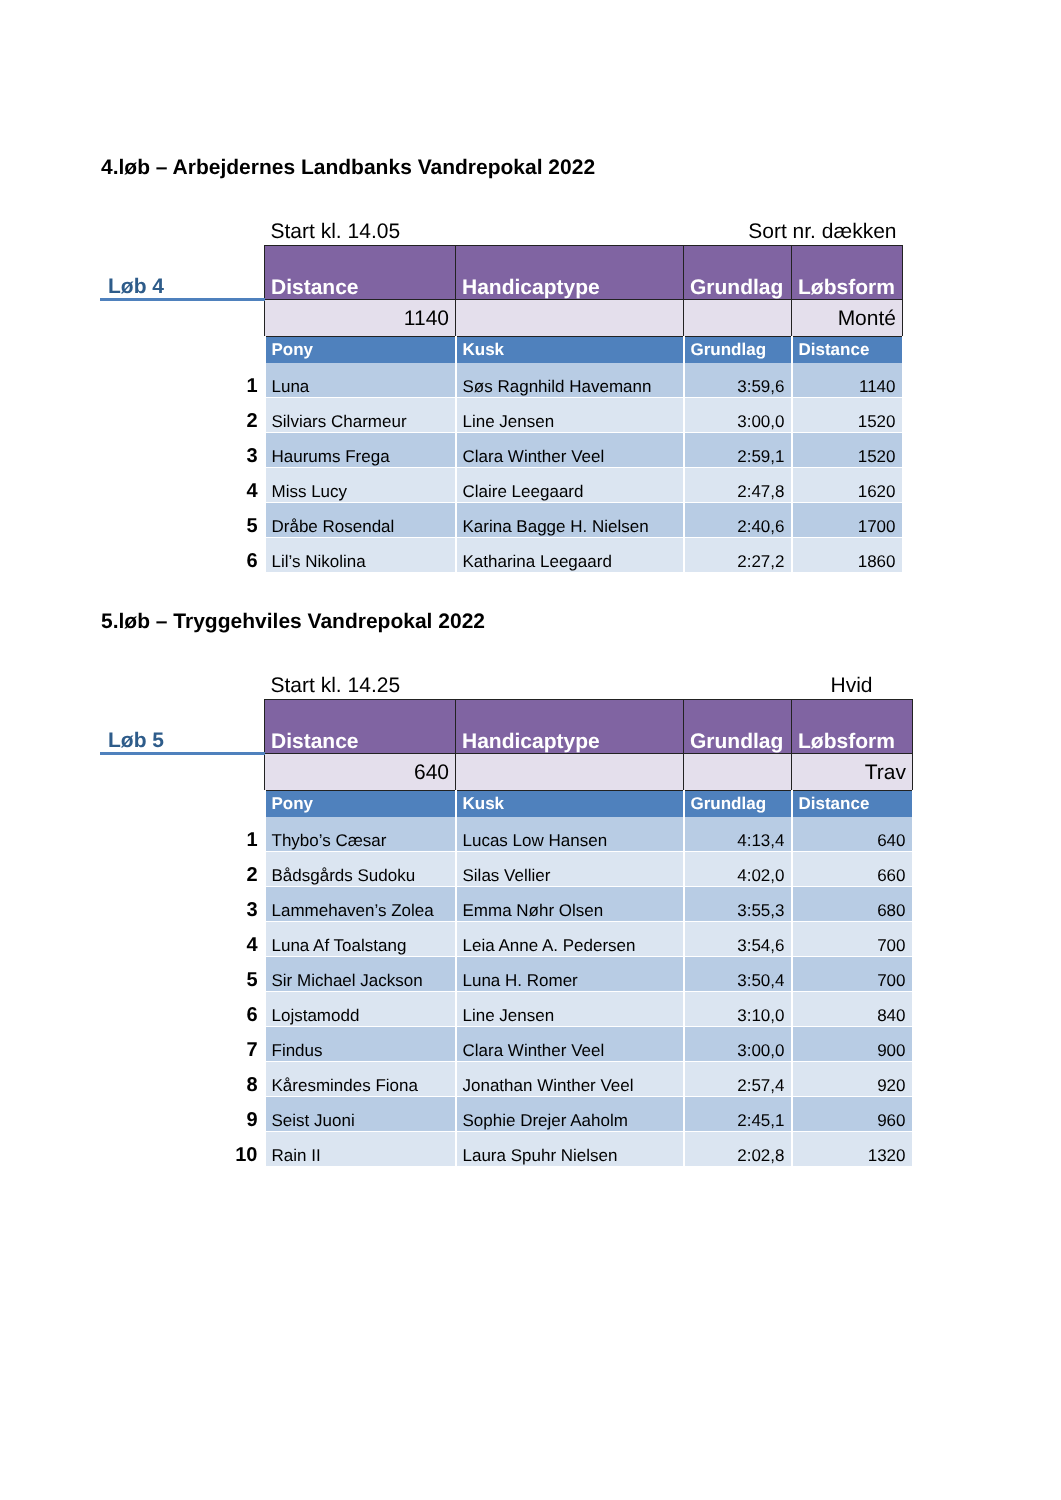4.løb – Arbejdernes Landbanks Vandrepokal 2022
| | Start kl. 14.05 | | Sort nr. dækken | |
| Løb 4 | Distance | Handicaptype | Grundlag | Løbsform |
| | 1140 | | | Monté |
| | Pony | Kusk | Grundlag | Distance |
| 1 | Luna | Søs Ragnhild Havemann | 3:59,6 | 1140 |
| 2 | Silviars Charmeur | Line Jensen | 3:00,0 | 1520 |
| 3 | Haurums Frega | Clara Winther Veel | 2:59,1 | 1520 |
| 4 | Miss Lucy | Claire Leegaard | 2:47,8 | 1620 |
| 5 | Dråbe Rosendal | Karina Bagge H. Nielsen | 2:40,6 | 1700 |
| 6 | Lil’s Nikolina | Katharina Leegaard | 2:27,2 | 1860 |
5.løb – Tryggehviles Vandrepokal 2022
| | Start kl. 14.25 | | Hvid | |
| Løb 5 | Distance | Handicaptype | Grundlag | Løbsform |
| | 640 | | | Trav |
| | Pony | Kusk | Grundlag | Distance |
| 1 | Thybo’s Cæsar | Lucas Low Hansen | 4:13,4 | 640 |
| 2 | Bådsgårds Sudoku | Silas Vellier | 4:02,0 | 660 |
| 3 | Lammehaven’s Zolea | Emma Nøhr Olsen | 3:55,3 | 680 |
| 4 | Luna Af Toalstang | Leia Anne A. Pedersen | 3:54,6 | 700 |
| 5 | Sir Michael Jackson | Luna H. Romer | 3:50,4 | 700 |
| 6 | Lojstamodd | Line Jensen | 3:10,0 | 840 |
| 7 | Findus | Clara Winther Veel | 3:00,0 | 900 |
| 8 | Kåresmindes Fiona | Jonathan Winther Veel | 2:57,4 | 920 |
| 9 | Seist Juoni | Sophie Drejer Aaholm | 2:45,1 | 960 |
| 10 | Rain II | Laura Spuhr Nielsen | 2:02,8 | 1320 |